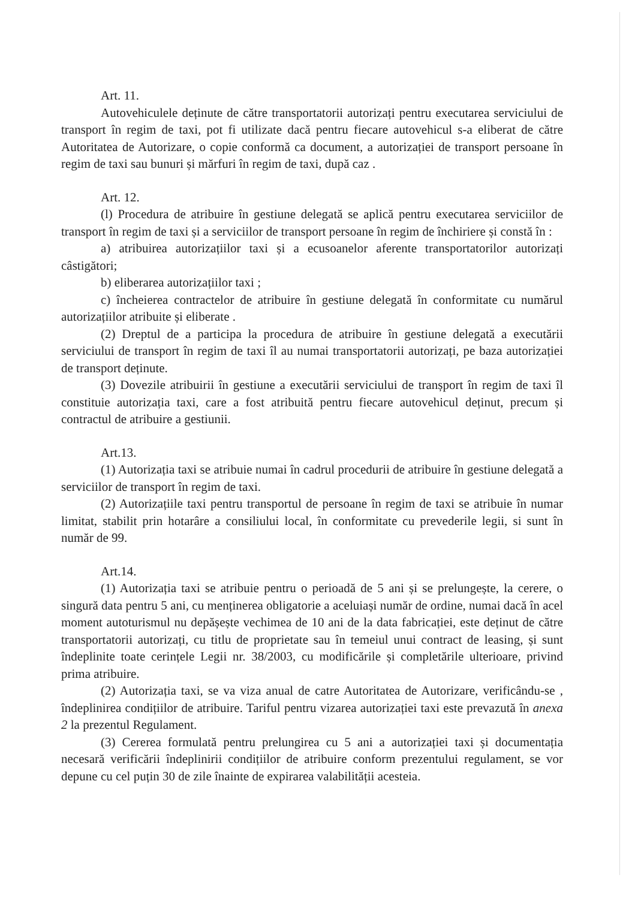Art. 11.
Autovehiculele deținute de către transportatorii autorizați pentru executarea serviciului de transport în regim de taxi, pot fi utilizate dacă pentru fiecare autovehicul s-a eliberat de către Autoritatea de Autorizare, o copie conformă ca document, a autorizației de transport persoane în regim de taxi sau bunuri și mărfuri în regim de taxi, după caz .
Art. 12.
(l) Procedura de atribuire în gestiune delegată se aplică pentru executarea serviciilor de transport în regim de taxi și a serviciilor de transport persoane în regim de închiriere și constă în :
a) atribuirea autorizațiilor taxi și a ecusoanelor aferente transportatorilor autorizați câstigători;
b) eliberarea autorizațiilor taxi ;
c) încheierea contractelor de atribuire în gestiune delegată în conformitate cu numărul autorizațiilor atribuite și eliberate .
(2) Dreptul de a participa la procedura de atribuire în gestiune delegată a executării serviciului de transport în regim de taxi îl au numai transportatorii autorizați, pe baza autorizației de transport deținute.
(3) Dovezile atribuirii în gestiune a executării serviciului de tranșport în regim de taxi îl constituie autorizația taxi, care a fost atribuită pentru fiecare autovehicul deținut, precum și contractul de atribuire a gestiunii.
Art.13.
(1) Autorizația taxi se atribuie numai în cadrul procedurii de atribuire în gestiune delegată a serviciilor de transport în regim de taxi.
(2) Autorizațiile taxi pentru transportul de persoane în regim de taxi se atribuie în numar limitat, stabilit prin hotarâre a consiliului local, în conformitate cu prevederile legii, si sunt în număr de 99.
Art.14.
(1) Autorizația taxi se atribuie pentru o perioadă de 5 ani și se prelungește, la cerere, o singură data pentru 5 ani, cu menținerea obligatorie a aceluiași număr de ordine, numai dacă în acel moment autoturismul nu depășește vechimea de 10 ani de la data fabricației, este deținut de către transportatorii autorizați, cu titlu de proprietate sau în temeiul unui contract de leasing, și sunt îndeplinite toate cerințele Legii nr. 38/2003, cu modificările și completările ulterioare, privind prima atribuire.
(2) Autorizația taxi, se va viza anual de catre Autoritatea de Autorizare, verificându-se , îndeplinirea condițiilor de atribuire. Tariful pentru vizarea autorizației taxi este prevazută în anexa 2 la prezentul Regulament.
(3) Cererea formulată pentru prelungirea cu 5 ani a autorizației taxi și documentația necesară verificării îndeplinirii condițiilor de atribuire conform prezentului regulament, se vor depune cu cel puțin 30 de zile înainte de expirarea valabilității acesteia.